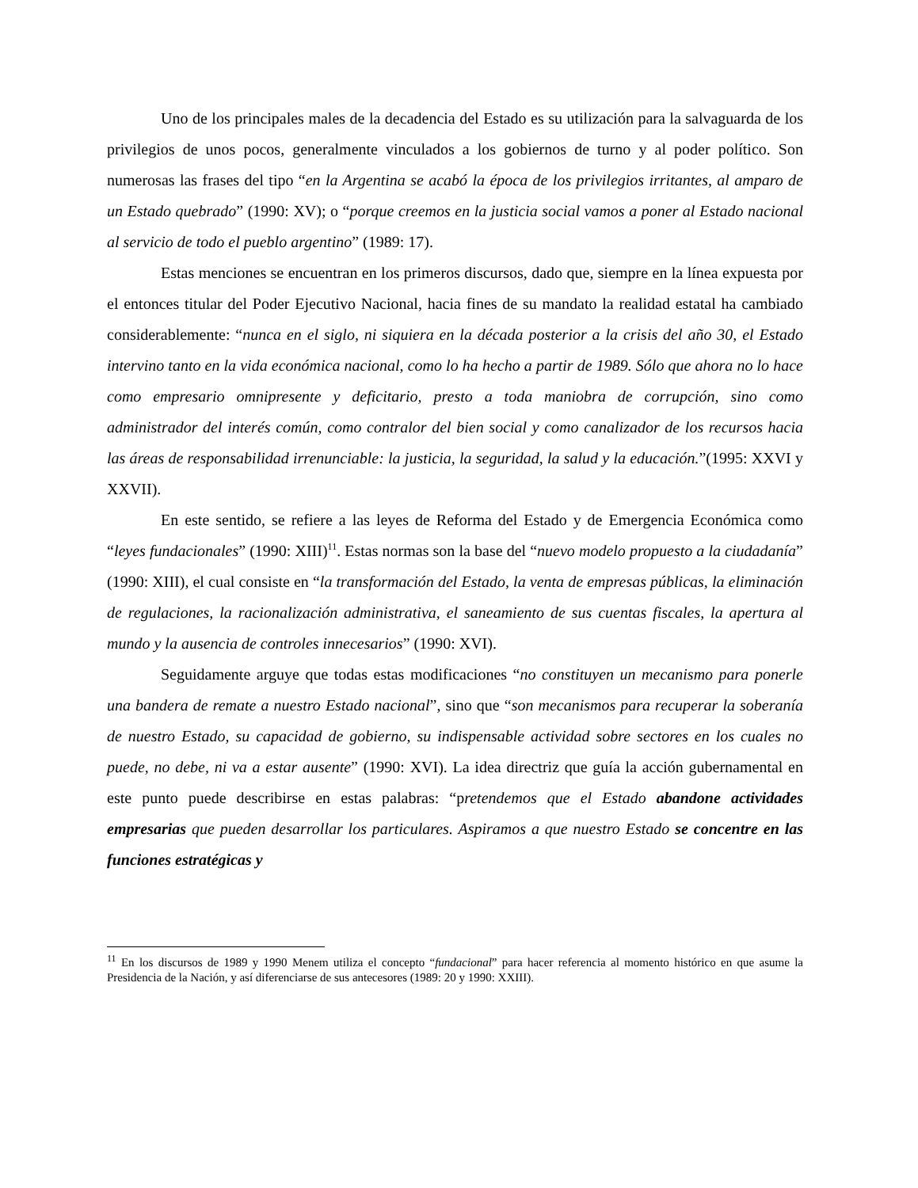Uno de los principales males de la decadencia del Estado es su utilización para la salvaguarda de los privilegios de unos pocos, generalmente vinculados a los gobiernos de turno y al poder político. Son numerosas las frases del tipo “en la Argentina se acabó la época de los privilegios irritantes, al amparo de un Estado quebrado” (1990: XV); o “porque creemos en la justicia social vamos a poner al Estado nacional al servicio de todo el pueblo argentino” (1989: 17).
Estas menciones se encuentran en los primeros discursos, dado que, siempre en la línea expuesta por el entonces titular del Poder Ejecutivo Nacional, hacia fines de su mandato la realidad estatal ha cambiado considerablemente: “nunca en el siglo, ni siquiera en la década posterior a la crisis del año 30, el Estado intervino tanto en la vida económica nacional, como lo ha hecho a partir de 1989. Sólo que ahora no lo hace como empresario omnipresente y deficitario, presto a toda maniobra de corrupción, sino como administrador del interés común, como contralor del bien social y como canalizador de los recursos hacia las áreas de responsabilidad irrenunciable: la justicia, la seguridad, la salud y la educación.”(1995: XXVI y XXVII).
En este sentido, se refiere a las leyes de Reforma del Estado y de Emergencia Económica como “leyes fundacionales” (1990: XIII)<sup>11</sup>. Estas normas son la base del “nuevo modelo propuesto a la ciudadanía” (1990: XIII), el cual consiste en “la transformación del Estado, la venta de empresas públicas, la eliminación de regulaciones, la racionalización administrativa, el saneamiento de sus cuentas fiscales, la apertura al mundo y la ausencia de controles innecesarios” (1990: XVI).
Seguidamente arguye que todas estas modificaciones “no constituyen un mecanismo para ponerle una bandera de remate a nuestro Estado nacional”, sino que “son mecanismos para recuperar la soberanía de nuestro Estado, su capacidad de gobierno, su indispensable actividad sobre sectores en los cuales no puede, no debe, ni va a estar ausente” (1990: XVI). La idea directriz que guía la acción gubernamental en este punto puede describirse en estas palabras: “pretendemos que el Estado abandone actividades empresarias que pueden desarrollar los particulares. Aspiramos a que nuestro Estado se concentre en las funciones estratégicas y
<sup>11</sup> En los discursos de 1989 y 1990 Menem utiliza el concepto “fundacional” para hacer referencia al momento histórico en que asume la Presidencia de la Nación, y así diferenciarse de sus antecesores (1989: 20 y 1990: XXIII).